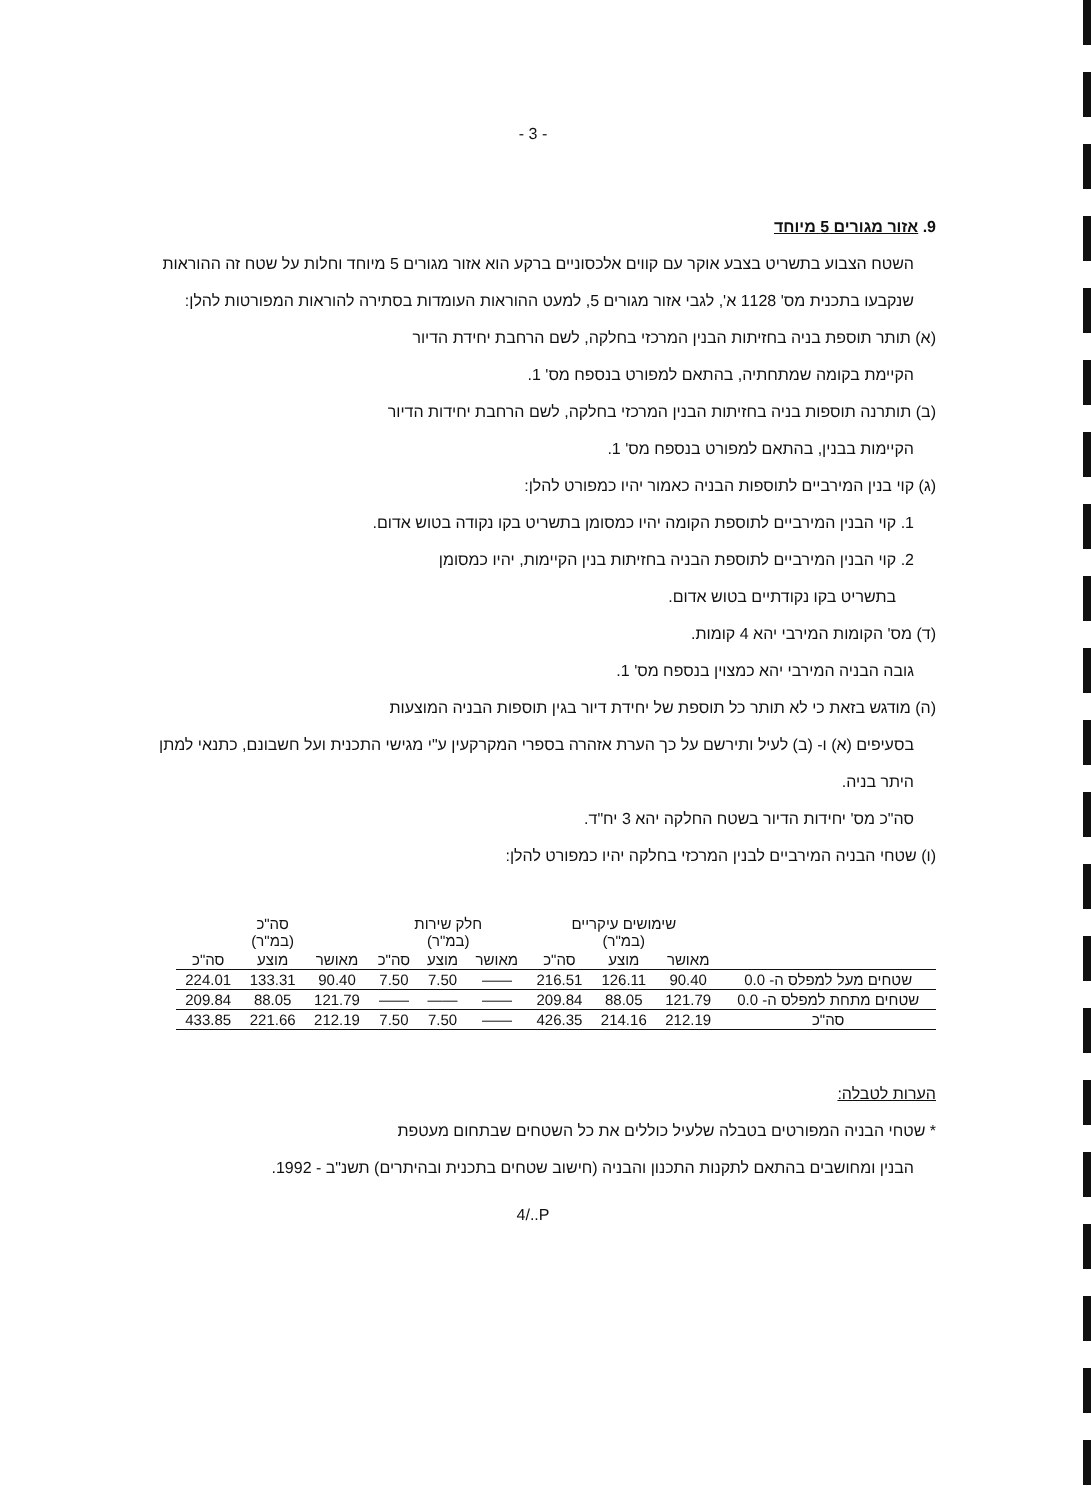- 3 -
9. אזור מגורים 5 מיוחד
השטח הצבוע בתשריט בצבע אוקר עם קווים אלכסוניים ברקע הוא אזור מגורים 5 מיוחד וחלות על שטח זה ההוראות שנקבעו בתכנית מס' 1128 א', לגבי אזור מגורים 5, למעט ההוראות העומדות בסתירה להוראות המפורטות להלן:
(א) תותר תוספת בניה בחזיתות הבנין המרכזי בחלקה, לשם הרחבת יחידת הדיור
הקיימת בקומה שמתחתיה, בהתאם למפורט בנספח מס' 1.
(ב) תותרנה תוספות בניה בחזיתות הבנין המרכזי בחלקה, לשם הרחבת יחידות הדיור
הקיימות בבנין, בהתאם למפורט בנספח מס' 1.
(ג) קוי בנין המירביים לתוספות הבניה כאמור יהיו כמפורט להלן:
1. קוי הבנין המירביים לתוספת הקומה יהיו כמסומן בתשריט בקו נקודה בטוש אדום.
2. קוי הבנין המירביים לתוספת הבניה בחזיתות בנין הקיימות, יהיו כמסומן
בתשריט בקו נקודתיים בטוש אדום.
(ד) מס' הקומות המירבי יהא 4 קומות.
גובה הבניה המירבי יהא כמצוין בנספח מס' 1.
(ה) מודגש בזאת כי לא תותר כל תוספת של יחידת דיור בגין תוספות הבניה המוצעות
בסעיפים (א) ו- (ב) לעיל ותירשם על כך הערת אזהרה בספרי המקרקעין ע"י מגישי התכנית ועל חשבונם, כתנאי למתן היתר בניה.
סה"כ מס' יחידות הדיור בשטח החלקה יהא 3 יח"ד.
(ו) שטחי הבניה המירביים לבנין המרכזי בחלקה יהיו כמפורט להלן:
| | שימושים עיקריים (במ"ר) | | | חלק שירות (במ"ר) | | | סה"כ (במ"ר) | | |
| --- | --- | --- | --- | --- | --- | --- | --- | --- | --- |
| | מאושר | מוצע | סה"כ | מאושר | מוצע | סה"כ | מאושר | מוצע | סה"כ |
| שטחים מעל למפלס ה- 0.0 | 90.40 | 126.11 | 216.51 | —— | 7.50 | 7.50 | 90.40 | 133.31 | 224.01 |
| שטחים מתחת למפלס ה- 0.0 | 121.79 | 88.05 | 209.84 | —— | —— | —— | 121.79 | 88.05 | 209.84 |
| סה"כ | 212.19 | 214.16 | 426.35 | —— | 7.50 | 7.50 | 212.19 | 221.66 | 433.85 |
הערות לטבלה:
* שטחי הבניה המפורטים בטבלה שלעיל כוללים את כל השטחים שבתחום מעטפת
הבנין ומחושבים בהתאם לתקנות התכנון והבניה (חישוב שטחים בתכנית ובהיתרים) תשנ"ב - 1992.
4/..P